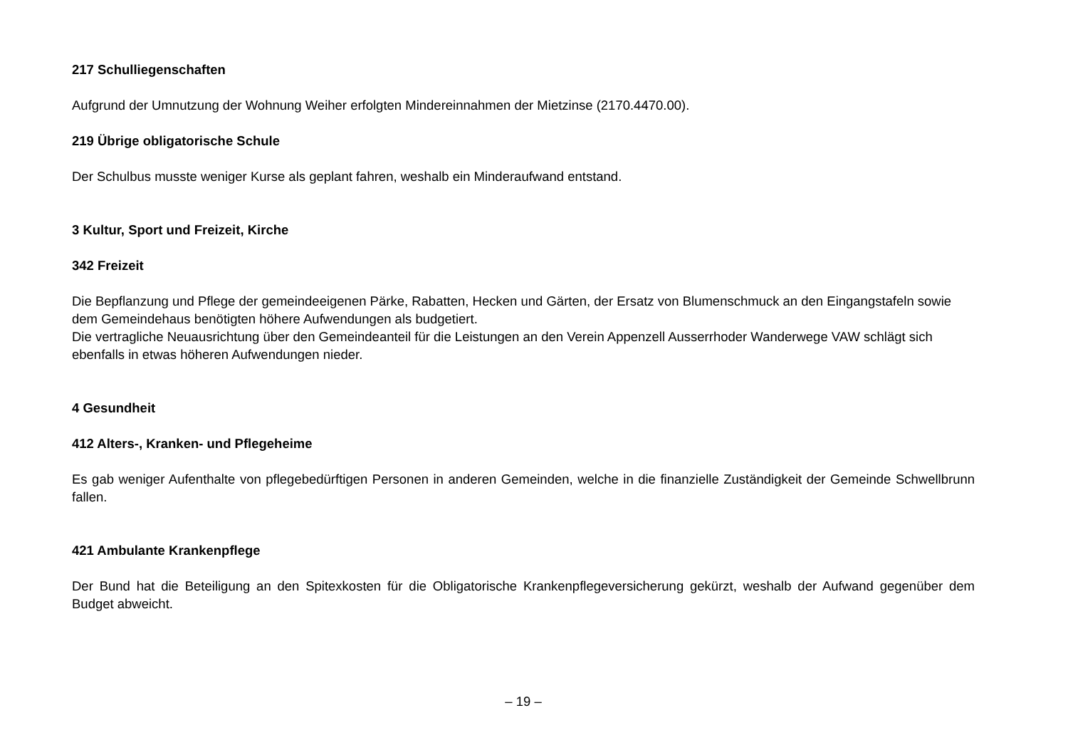217 Schulliegenschaften
Aufgrund der Umnutzung der Wohnung Weiher erfolgten Mindereinnahmen der Mietzinse (2170.4470.00).
219 Übrige obligatorische Schule
Der Schulbus musste weniger Kurse als geplant fahren, weshalb ein Minderaufwand entstand.
3 Kultur, Sport und Freizeit, Kirche
342 Freizeit
Die Bepflanzung und Pflege der gemeindeeigenen Pärke, Rabatten, Hecken und Gärten, der Ersatz von Blumenschmuck an den Eingangstafeln sowie dem Gemeindehaus benötigten höhere Aufwendungen als budgetiert.
Die vertragliche Neuausrichtung über den Gemeindeanteil für die Leistungen an den Verein Appenzell Ausserrhoder Wanderwege VAW schlägt sich ebenfalls in etwas höheren Aufwendungen nieder.
4 Gesundheit
412 Alters-, Kranken- und Pflegeheime
Es gab weniger Aufenthalte von pflegebedürftigen Personen in anderen Gemeinden, welche in die finanzielle Zuständigkeit der Gemeinde Schwellbrunn fallen.
421 Ambulante Krankenpflege
Der Bund hat die Beteiligung an den Spitexkosten für die Obligatorische Krankenpflegeversicherung gekürzt, weshalb der Aufwand gegenüber dem Budget abweicht.
– 19 –